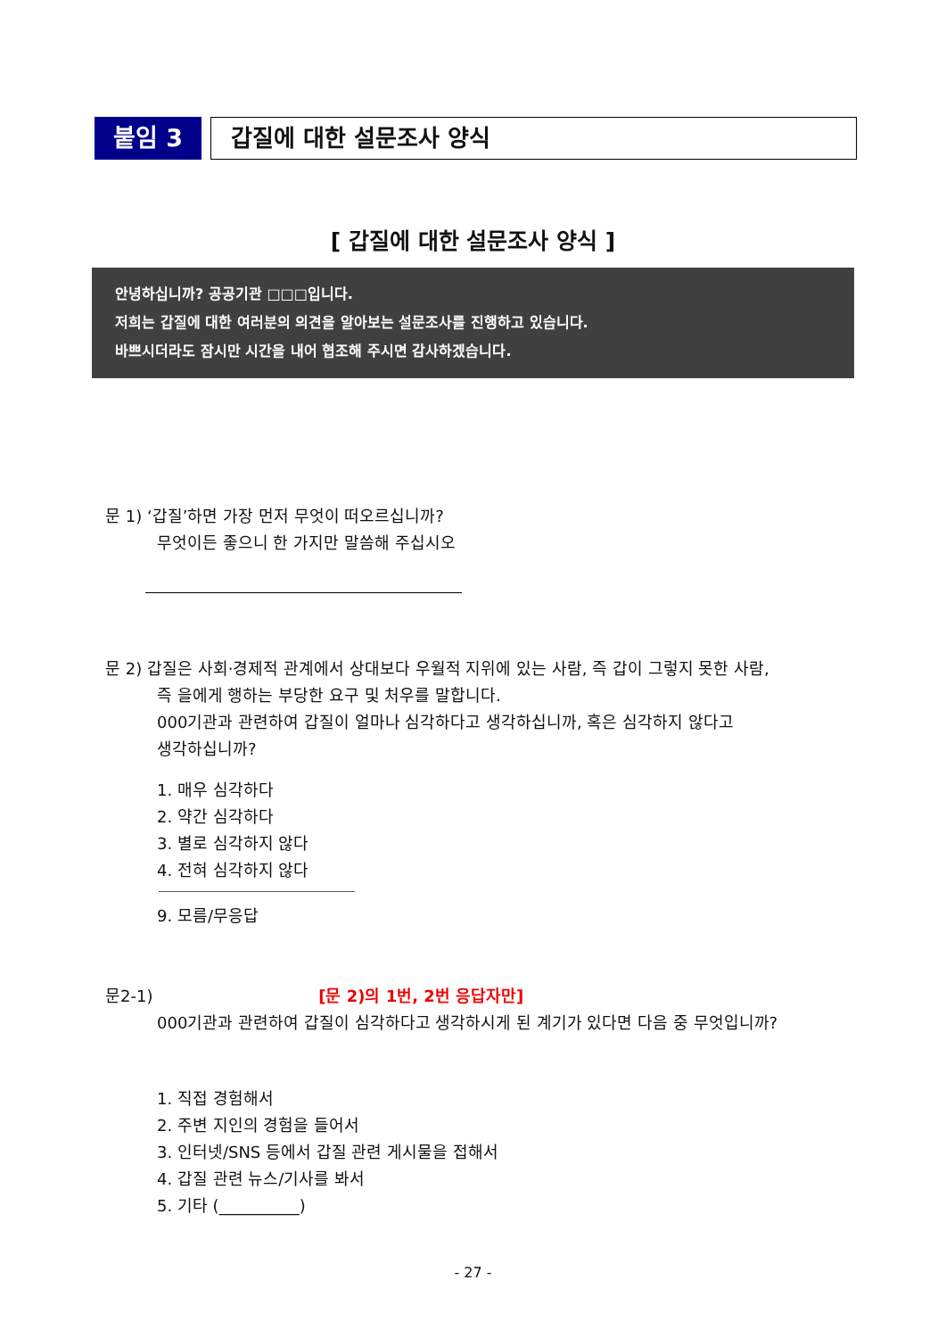붙임 3
갑질에 대한 설문조사 양식
[ 갑질에 대한 설문조사 양식 ]
안녕하십니까? 공공기관 □□□입니다.
저희는 갑질에 대한 여러분의 의견을 알아보는 설문조사를 진행하고 있습니다.
바쁘시더라도 잠시만 시간을 내어 협조해 주시면 감사하겠습니다.
문 1) ‘갑질’하면 가장 먼저 무엇이 떠오르십니까?
무엇이든 좋으니 한 가지만 말씀해 주십시오
문 2) 갑질은 사회·경제적 관계에서 상대보다 우월적 지위에 있는 사람, 즉 갑이 그렇지 못한 사람,
즉 을에게 행하는 부당한 요구 및 처우를 말합니다.
000기관과 관련하여 갑질이 얼마나 심각하다고 생각하십니까, 혹은 심각하지 않다고
생각하십니까?
1. 매우 심각하다
2. 약간 심각하다
3. 별로 심각하지 않다
4. 전혀 심각하지 않다
9. 모름/무응답
문2-1) [문 2)의 1번, 2번 응답자만]
000기관과 관련하여 갑질이 심각하다고 생각하시게 된 계기가 있다면 다음 중 무엇입니까?
1. 직접 경험해서
2. 주변 지인의 경험을 들어서
3. 인터넷/SNS 등에서 갑질 관련 게시물을 접해서
4. 갑질 관련 뉴스/기사를 봐서
5. 기타 (__________)
- 27 -